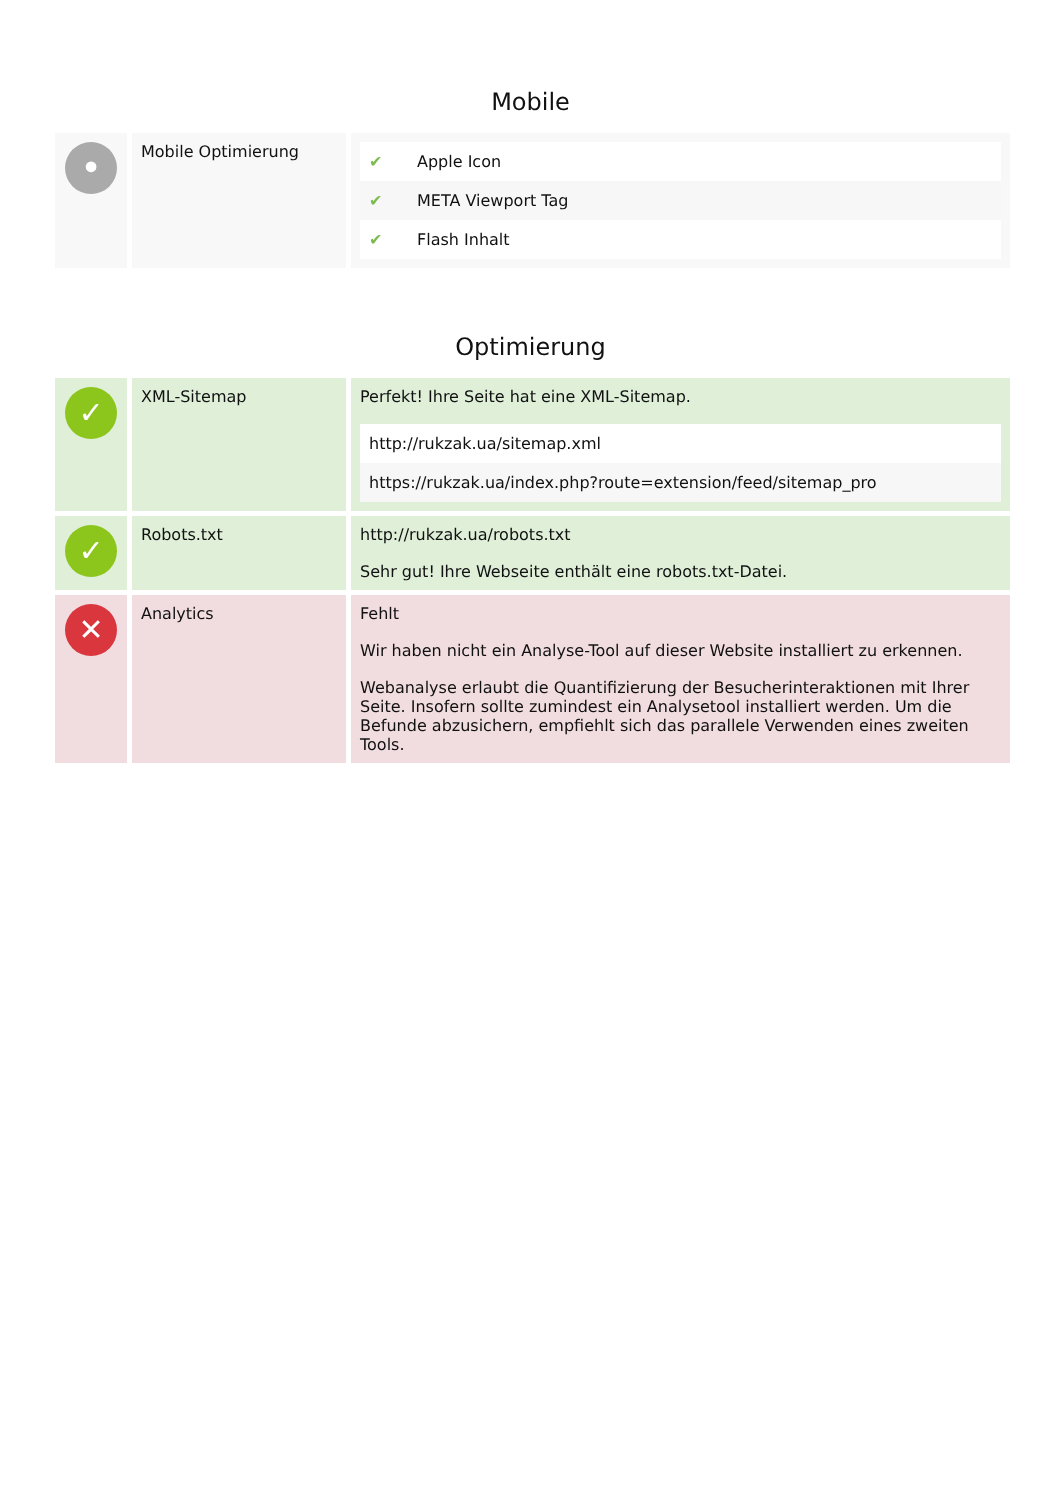Mobile
| • | Mobile Optimierung | / ✔ / Apple Icon / / ✔ / META Viewport Tag / / ✔ / Flash Inhalt / |
Optimierung
| ✓ | XML-Sitemap | Perfekt! Ihre Seite hat eine XML-Sitemap. / http://rukzak.ua/sitemap.xml / / https://rukzak.ua/index.php?route=extension/feed/sitemap_pro / |
| ✓ | Robots.txt | http://rukzak.ua/robots.txt Sehr gut! Ihre Webseite enthält eine robots.txt-Datei. |
| ✕ | Analytics | Fehlt Wir haben nicht ein Analyse-Tool auf dieser Website installiert zu erkennen. Webanalyse erlaubt die Quantifizierung der Besucherinteraktionen mit Ihrer Seite. Insofern sollte zumindest ein Analysetool installiert werden. Um die Befunde abzusichern, empfiehlt sich das parallele Verwenden eines zweiten Tools. |